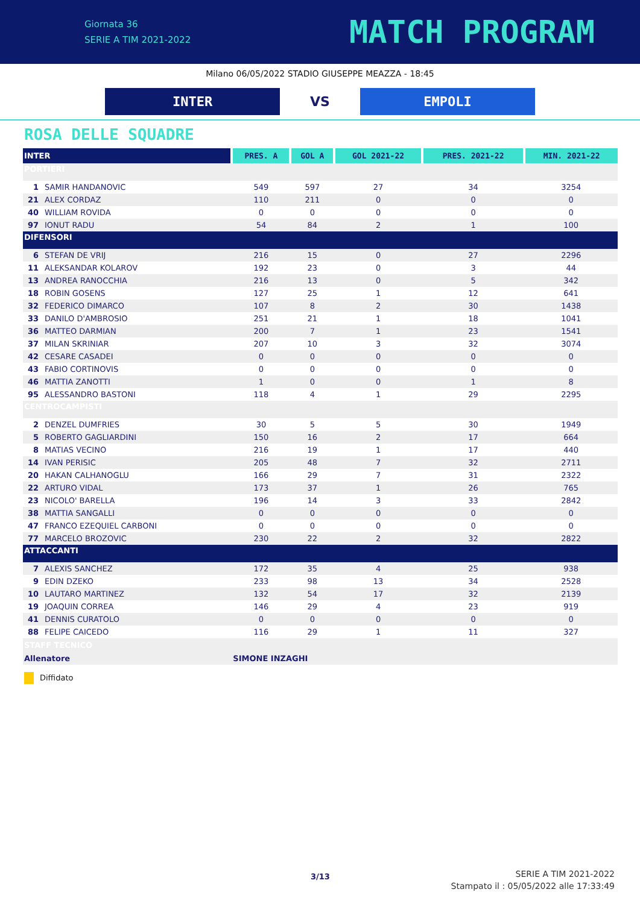Giornata 36
SERIE A TIM 2021-2022
MATCH PROGRAM
Milano 06/05/2022 STADIO GIUSEPPE MEAZZA - 18:45
INTER
VS
EMPOLI
ROSA DELLE SQUADRE
| INTER | PRES. A | GOL A | GOL 2021-22 | PRES. 2021-22 | MIN. 2021-22 |
| --- | --- | --- | --- | --- | --- |
| PORTIERI | | | | | |
| 1 SAMIR HANDANOVIC | 549 | 597 | 27 | 34 | 3254 |
| 21 ALEX CORDAZ | 110 | 211 | 0 | 0 | 0 |
| 40 WILLIAM ROVIDA | 0 | 0 | 0 | 0 | 0 |
| 97 IONUT RADU | 54 | 84 | 2 | 1 | 100 |
| DIFENSORI | | | | | |
| 6 STEFAN DE VRIJ | 216 | 15 | 0 | 27 | 2296 |
| 11 ALEKSANDAR KOLAROV | 192 | 23 | 0 | 3 | 44 |
| 13 ANDREA RANOCCHIA | 216 | 13 | 0 | 5 | 342 |
| 18 ROBIN GOSENS | 127 | 25 | 1 | 12 | 641 |
| 32 FEDERICO DIMARCO | 107 | 8 | 2 | 30 | 1438 |
| 33 DANILO D'AMBROSIO | 251 | 21 | 1 | 18 | 1041 |
| 36 MATTEO DARMIAN | 200 | 7 | 1 | 23 | 1541 |
| 37 MILAN SKRINIAR | 207 | 10 | 3 | 32 | 3074 |
| 42 CESARE CASADEI | 0 | 0 | 0 | 0 | 0 |
| 43 FABIO CORTINOVIS | 0 | 0 | 0 | 0 | 0 |
| 46 MATTIA ZANOTTI | 1 | 0 | 0 | 1 | 8 |
| 95 ALESSANDRO BASTONI | 118 | 4 | 1 | 29 | 2295 |
| CENTROCAMPISTI | | | | | |
| 2 DENZEL DUMFRIES | 30 | 5 | 5 | 30 | 1949 |
| 5 ROBERTO GAGLIARDINI | 150 | 16 | 2 | 17 | 664 |
| 8 MATIAS VECINO | 216 | 19 | 1 | 17 | 440 |
| 14 IVAN PERISIC | 205 | 48 | 7 | 32 | 2711 |
| 20 HAKAN CALHANOGLU | 166 | 29 | 7 | 31 | 2322 |
| 22 ARTURO VIDAL | 173 | 37 | 1 | 26 | 765 |
| 23 NICOLO' BARELLA | 196 | 14 | 3 | 33 | 2842 |
| 38 MATTIA SANGALLI | 0 | 0 | 0 | 0 | 0 |
| 47 FRANCO EZEQUIEL CARBONI | 0 | 0 | 0 | 0 | 0 |
| 77 MARCELO BROZOVIC | 230 | 22 | 2 | 32 | 2822 |
| ATTACCANTI | | | | | |
| 7 ALEXIS SANCHEZ | 172 | 35 | 4 | 25 | 938 |
| 9 EDIN DZEKO | 233 | 98 | 13 | 34 | 2528 |
| 10 LAUTARO MARTINEZ | 132 | 54 | 17 | 32 | 2139 |
| 19 JOAQUIN CORREA | 146 | 29 | 4 | 23 | 919 |
| 41 DENNIS CURATOLO | 0 | 0 | 0 | 0 | 0 |
| 88 FELIPE CAICEDO | 116 | 29 | 1 | 11 | 327 |
| STAFF TECNICO | | | | | |
| Allenatore | SIMONE INZAGHI | | | | |
Diffidato
3/13
SERIE A TIM 2021-2022
Stampato il : 05/05/2022 alle 17:33:49